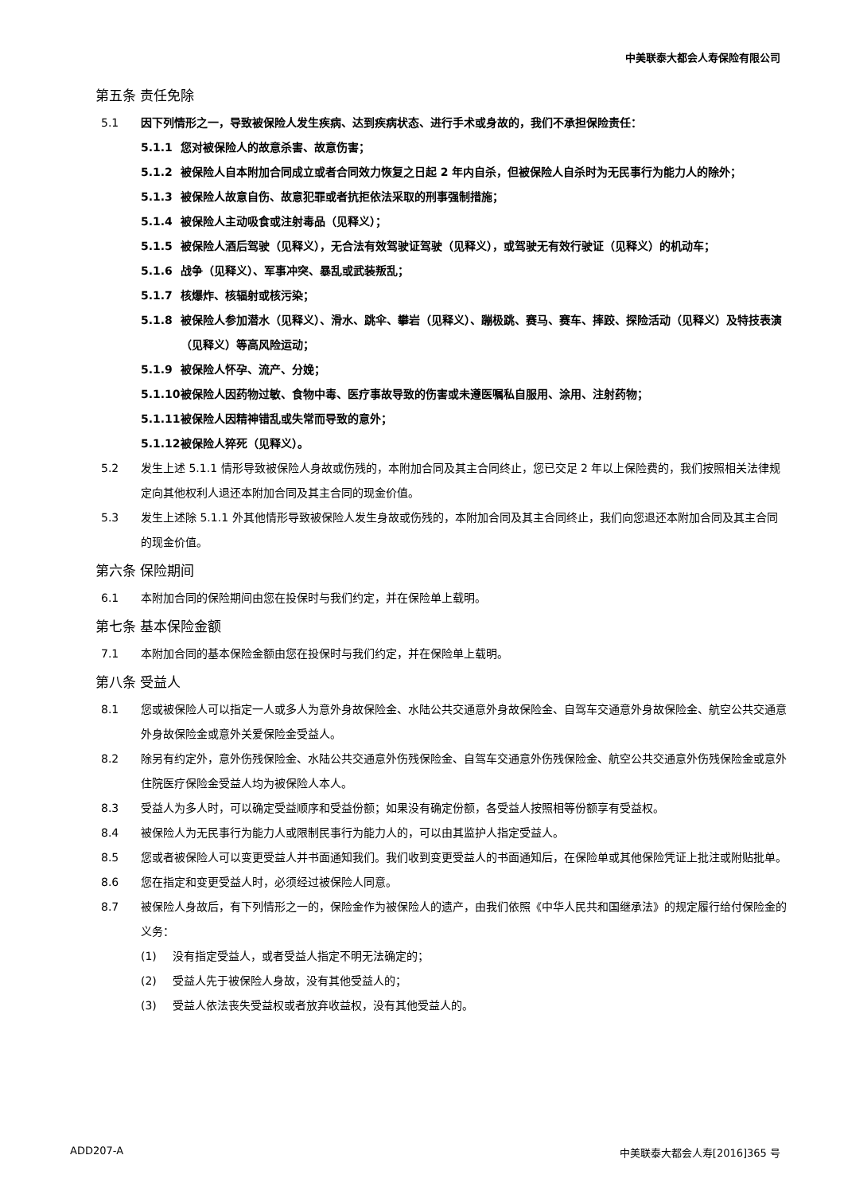中美联泰大都会人寿保险有限公司
第五条 责任免除
5.1 因下列情形之一，导致被保险人发生疾病、达到疾病状态、进行手术或身故的，我们不承担保险责任：
5.1.1 您对被保险人的故意杀害、故意伤害；
5.1.2 被保险人自本附加合同成立或者合同效力恢复之日起 2 年内自杀，但被保险人自杀时为无民事行为能力人的除外；
5.1.3 被保险人故意自伤、故意犯罪或者抗拒依法采取的刑事强制措施；
5.1.4 被保险人主动吸食或注射毒品（见释义）；
5.1.5 被保险人酒后驾驶（见释义），无合法有效驾驶证驾驶（见释义），或驾驶无有效行驶证（见释义）的机动车；
5.1.6 战争（见释义）、军事冲突、暴乱或武装叛乱；
5.1.7 核爆炸、核辐射或核污染；
5.1.8 被保险人参加潜水（见释义）、滑水、跳伞、攀岩（见释义）、蹦极跳、赛马、赛车、摔跤、探险活动（见释义）及特技表演（见释义）等高风险运动；
5.1.9 被保险人怀孕、流产、分娩；
5.1.10 被保险人因药物过敏、食物中毒、医疗事故导致的伤害或未遵医嘱私自服用、涂用、注射药物；
5.1.11 被保险人因精神错乱或失常而导致的意外；
5.1.12 被保险人猝死（见释义）。
5.2 发生上述 5.1.1 情形导致被保险人身故或伤残的，本附加合同及其主合同终止，您已交足 2 年以上保险费的，我们按照相关法律规定向其他权利人退还本附加合同及其主合同的现金价值。
5.3 发生上述除 5.1.1 外其他情形导致被保险人发生身故或伤残的，本附加合同及其主合同终止，我们向您退还本附加合同及其主合同的现金价值。
第六条 保险期间
6.1 本附加合同的保险期间由您在投保时与我们约定，并在保险单上载明。
第七条 基本保险金额
7.1 本附加合同的基本保险金额由您在投保时与我们约定，并在保险单上载明。
第八条 受益人
8.1 您或被保险人可以指定一人或多人为意外身故保险金、水陆公共交通意外身故保险金、自驾车交通意外身故保险金、航空公共交通意外身故保险金或意外关爱保险金受益人。
8.2 除另有约定外，意外伤残保险金、水陆公共交通意外伤残保险金、自驾车交通意外伤残保险金、航空公共交通意外伤残保险金或意外住院医疗保险金受益人均为被保险人本人。
8.3 受益人为多人时，可以确定受益顺序和受益份额；如果没有确定份额，各受益人按照相等份额享有受益权。
8.4 被保险人为无民事行为能力人或限制民事行为能力人的，可以由其监护人指定受益人。
8.5 您或者被保险人可以变更受益人并书面通知我们。我们收到变更受益人的书面通知后，在保险单或其他保险凭证上批注或附贴批单。
8.6 您在指定和变更受益人时，必须经过被保险人同意。
8.7 被保险人身故后，有下列情形之一的，保险金作为被保险人的遗产，由我们依照《中华人民共和国继承法》的规定履行给付保险金的义务：
(1) 没有指定受益人，或者受益人指定不明无法确定的；
(2) 受益人先于被保险人身故，没有其他受益人的；
(3) 受益人依法丧失受益权或者放弃收益权，没有其他受益人的。
ADD207-A 中美联泰大都会人寿[2016]365 号